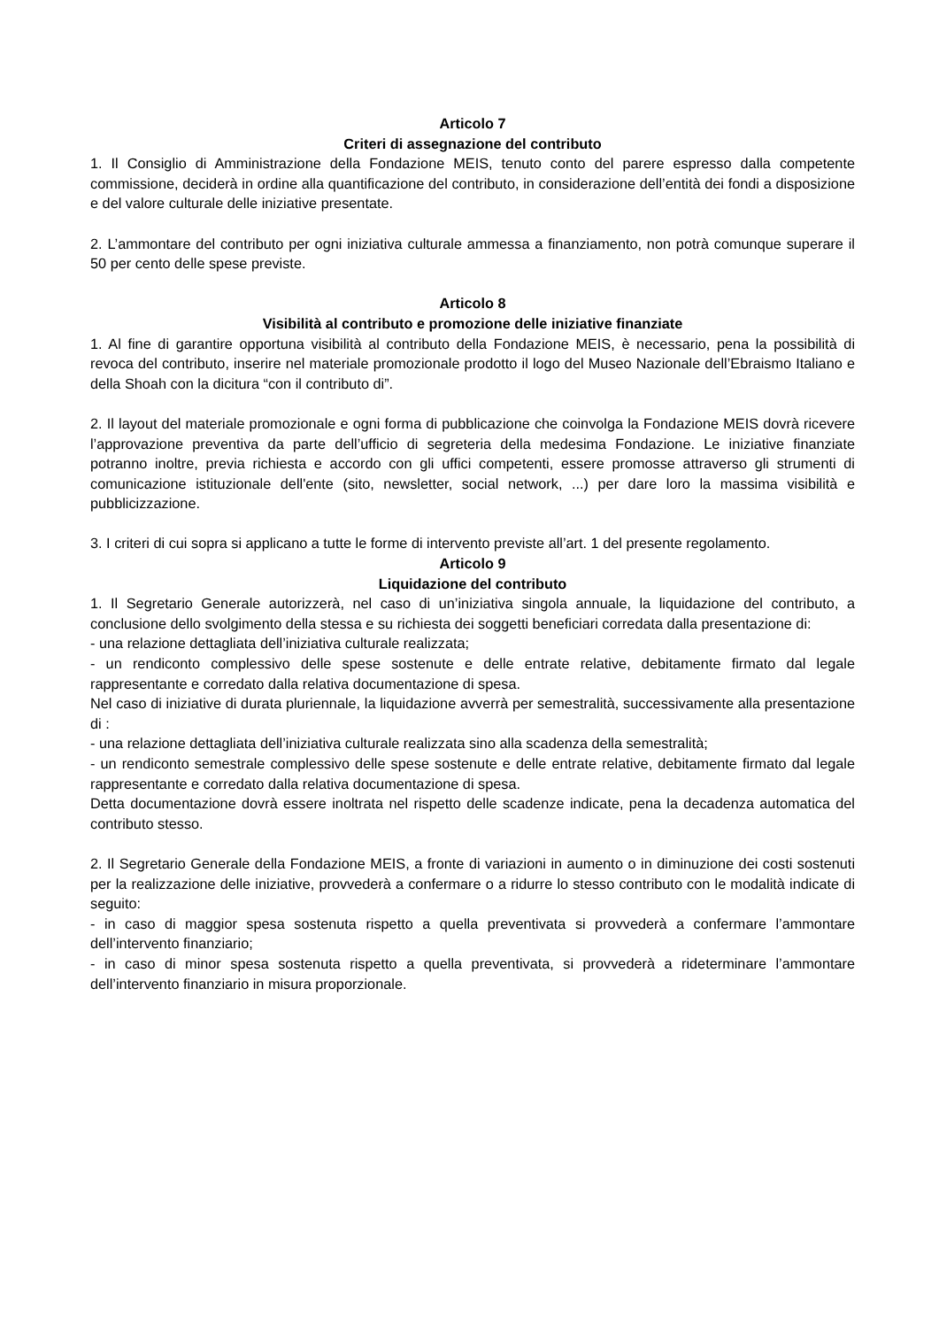Articolo 7
Criteri di assegnazione del contributo
1. Il Consiglio di Amministrazione della Fondazione MEIS, tenuto conto del parere espresso dalla competente commissione, deciderà in ordine alla quantificazione del contributo, in considerazione dell’entità dei fondi a disposizione e del valore culturale delle iniziative presentate.
2. L’ammontare del contributo per ogni iniziativa culturale ammessa a finanziamento, non potrà comunque superare il 50 per cento delle spese previste.
Articolo 8
Visibilità al contributo e promozione delle iniziative finanziate
1. Al fine di garantire opportuna visibilità al contributo della Fondazione MEIS, è necessario, pena la possibilità di revoca del contributo, inserire nel materiale promozionale prodotto il logo del Museo Nazionale dell’Ebraismo Italiano e della Shoah con la dicitura “con il contributo di”.
2. Il layout del materiale promozionale e ogni forma di pubblicazione che coinvolga la Fondazione MEIS dovrà ricevere l’approvazione preventiva da parte dell’ufficio di segreteria della medesima Fondazione. Le iniziative finanziate potranno inoltre, previa richiesta e accordo con gli uffici competenti, essere promosse attraverso gli strumenti di comunicazione istituzionale dell'ente (sito, newsletter, social network, ...) per dare loro la massima visibilità e pubblicizzazione.
3. I criteri di cui sopra si applicano a tutte le forme di intervento previste all’art. 1 del presente regolamento.
Articolo 9
Liquidazione del contributo
1. Il Segretario Generale autorizzerà, nel caso di un’iniziativa singola annuale, la liquidazione del contributo, a conclusione dello svolgimento della stessa e su richiesta dei soggetti beneficiari corredata dalla presentazione di:
- una relazione dettagliata dell’iniziativa culturale realizzata;
- un rendiconto complessivo delle spese sostenute e delle entrate relative, debitamente firmato dal legale rappresentante e corredato dalla relativa documentazione di spesa.
Nel caso di iniziative di durata pluriennale, la liquidazione avverrà per semestralità, successivamente alla presentazione di :
- una relazione dettagliata dell’iniziativa culturale realizzata sino alla scadenza della semestralità;
- un rendiconto semestrale complessivo delle spese sostenute e delle entrate relative, debitamente firmato dal legale rappresentante e corredato dalla relativa documentazione di spesa.
Detta documentazione dovrà essere inoltrata nel rispetto delle scadenze indicate, pena la decadenza automatica del contributo stesso.
2. Il Segretario Generale della Fondazione MEIS, a fronte di variazioni in aumento o in diminuzione dei costi sostenuti per la realizzazione delle iniziative, provvederà a confermare o a ridurre lo stesso contributo con le modalità indicate di seguito:
- in caso di maggior spesa sostenuta rispetto a quella preventivata si provvederà a confermare l’ammontare dell’intervento finanziario;
- in caso di minor spesa sostenuta rispetto a quella preventivata, si provvederà a rideterminare l’ammontare dell’intervento finanziario in misura proporzionale.